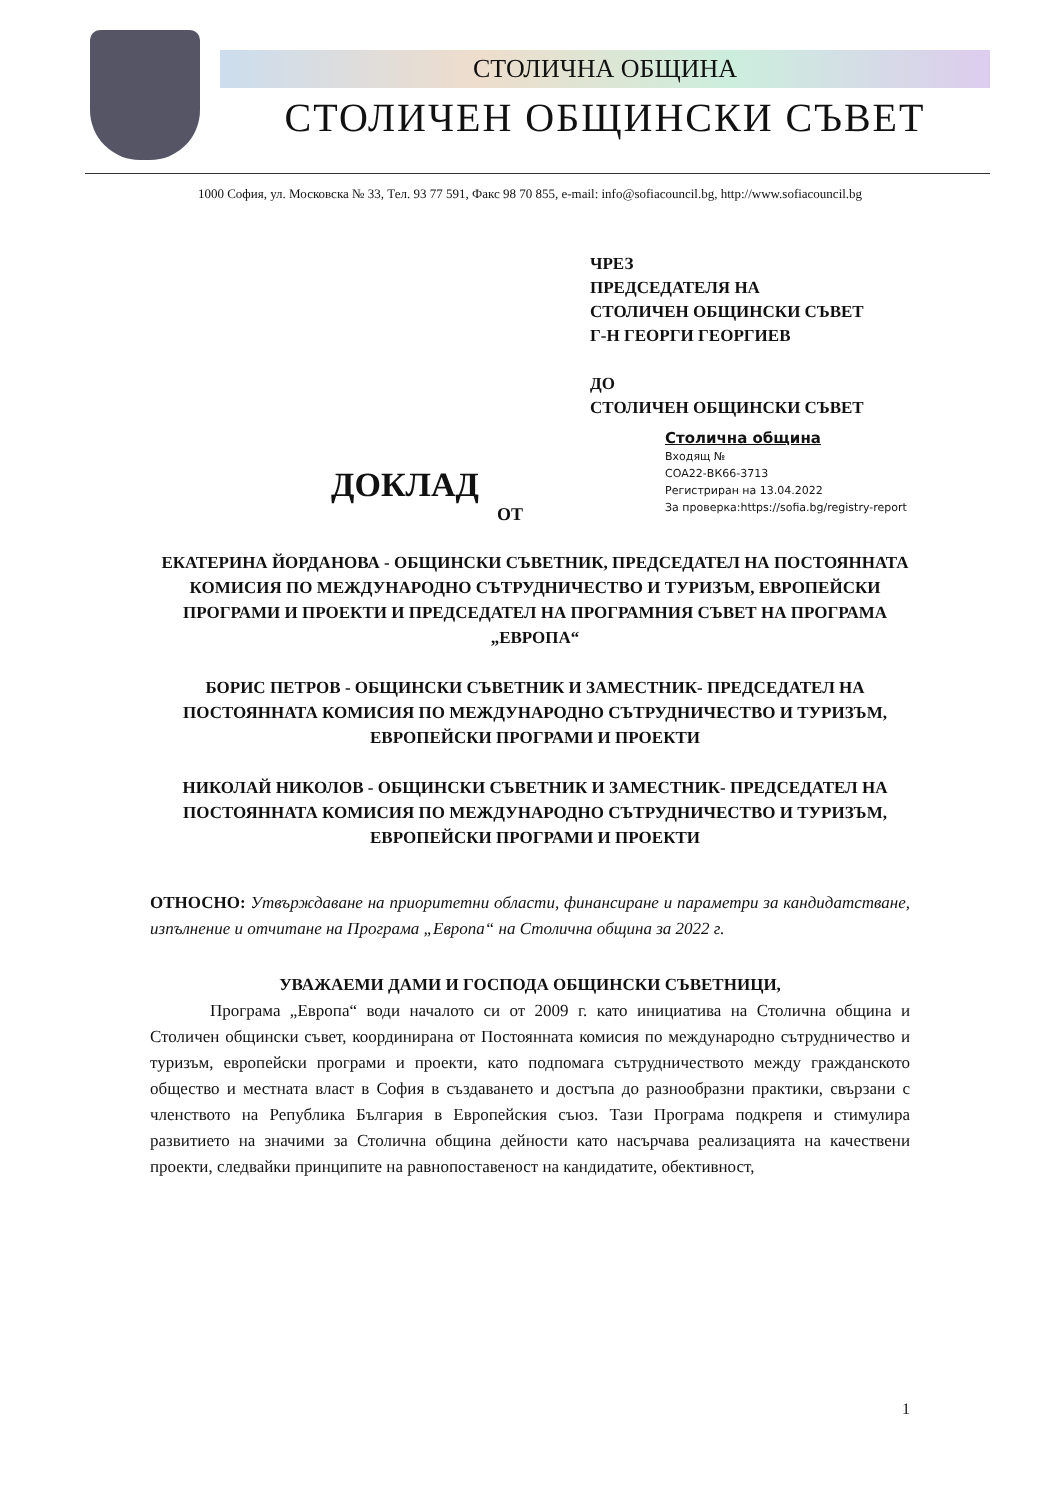СТОЛИЧНА ОБЩИНА
СТОЛИЧЕН ОБЩИНСКИ СЪВЕТ
1000 София, ул. Московска № 33, Тел. 93 77 591, Факс 98 70 855, e-mail: info@sofiacouncil.bg, http://www.sofiacouncil.bg
ЧРЕЗ
ПРЕДСЕДАТЕЛЯ НА
СТОЛИЧЕН ОБЩИНСКИ СЪВЕТ
Г-Н ГЕОРГИ ГЕОРГИЕВ
ДО
СТОЛИЧЕН ОБЩИНСКИ СЪВЕТ
Столична община
Входящ №
СОА22-ВК66-3713
Регистриран на 13.04.2022
За проверка:https://sofia.bg/registry-report
ДОКЛАД
ОТ
ЕКАТЕРИНА ЙОРДАНОВА - ОБЩИНСКИ СЪВЕТНИК, ПРЕДСЕДАТЕЛ НА ПОСТОЯННАТА КОМИСИЯ ПО МЕЖДУНАРОДНО СЪТРУДНИЧЕСТВО И ТУРИЗЪМ, ЕВРОПЕЙСКИ ПРОГРАМИ И ПРОЕКТИ И ПРЕДСЕДАТЕЛ НА ПРОГРАМНИЯ СЪВЕТ НА ПРОГРАМА „ЕВРОПА“
БОРИС ПЕТРОВ - ОБЩИНСКИ СЪВЕТНИК И ЗАМЕСТНИК- ПРЕДСЕДАТЕЛ НА ПОСТОЯННАТА КОМИСИЯ ПО МЕЖДУНАРОДНО СЪТРУДНИЧЕСТВО И ТУРИЗЪМ, ЕВРОПЕЙСКИ ПРОГРАМИ И ПРОЕКТИ
НИКОЛАЙ НИКОЛОВ - ОБЩИНСКИ СЪВЕТНИК И ЗАМЕСТНИК- ПРЕДСЕДАТЕЛ НА ПОСТОЯННАТА КОМИСИЯ ПО МЕЖДУНАРОДНО СЪТРУДНИЧЕСТВО И ТУРИЗЪМ, ЕВРОПЕЙСКИ ПРОГРАМИ И ПРОЕКТИ
ОТНОСНО: Утвърждаване на приоритетни области, финансиране и параметри за кандидатстване, изпълнение и отчитане на Програма „Европа“ на Столична община за 2022 г.
УВАЖАЕМИ ДАМИ И ГОСПОДА ОБЩИНСКИ СЪВЕТНИЦИ,
Програма „Европа“ води началото си от 2009 г. като инициатива на Столична община и Столичен общински съвет, координирана от Постоянната комисия по международно сътрудничество и туризъм, европейски програми и проекти, като подпомага сътрудничеството между гражданското общество и местната власт в София в създаването и достъпа до разнообразни практики, свързани с членството на Република България в Европейския съюз. Тази Програма подкрепя и стимулира развитието на значими за Столична община дейности като насърчава реализацията на качествени проекти, следвайки принципите на равнопоставеност на кандидатите, обективност,
1